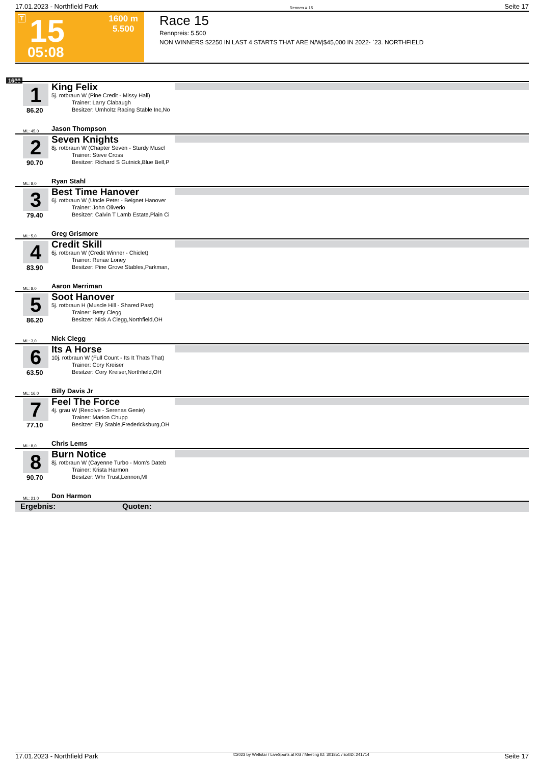17.01.2023 - Northfield Park Rennen # 15 Seite 17
T 15
05:08
1600 m
5.500
Race 15
Rennpreis: 5.500
NON WINNERS $2250 IN LAST 4 STARTS THAT ARE N/W|$45,000 IN 2022- `23. NORTHFIELD
1600
1
86.20
King Felix
5j. rotbraun W (Pine Credit - Missy Hall)
Trainer: Larry Clabaugh
Besitzer: Umholtz Racing Stable Inc,No
ML: 45,0 Jason Thompson
2
90.70
Seven Knights
8j. rotbraun W (Chapter Seven - Sturdy Muscl
Trainer: Steve Cross
Besitzer: Richard S Gutnick,Blue Bell,P
ML: 8,0 Ryan Stahl
3
79.40
Best Time Hanover
6j. rotbraun W (Uncle Peter - Beignet Hanover
Trainer: John Oliverio
Besitzer: Calvin T Lamb Estate,Plain Ci
ML: 5,0 Greg Grismore
4
83.90
Credit Skill
6j. rotbraun W (Credit Winner - Chiclet)
Trainer: Renae Loney
Besitzer: Pine Grove Stables,Parkman,
ML: 8,0 Aaron Merriman
5
86.20
Soot Hanover
5j. rotbraun H (Muscle Hill - Shared Past)
Trainer: Betty Clegg
Besitzer: Nick A Clegg,Northfield,OH
ML: 3,0 Nick Clegg
6
63.50
Its A Horse
10j. rotbraun W (Full Count - Its It Thats That)
Trainer: Cory Kreiser
Besitzer: Cory Kreiser,Northfield,OH
ML: 16,0 Billy Davis Jr
7
77.10
Feel The Force
4j. grau W (Resolve - Serenas Genie)
Trainer: Marion Chupp
Besitzer: Ely Stable,Fredericksburg,OH
ML: 8,0 Chris Lems
8
90.70
Burn Notice
8j. rotbraun W (Cayenne Turbo - Mom's Dateb
Trainer: Krista Harmon
Besitzer: Whr Trust,Lennon,MI
ML: 21,0 Don Harmon
Ergebnis: Quoten:
17.01.2023 - Northfield Park ©2023 by Wettstar / LiveSports.at KG / Meeting ID: 301851 / ExtID: 241714 Seite 17